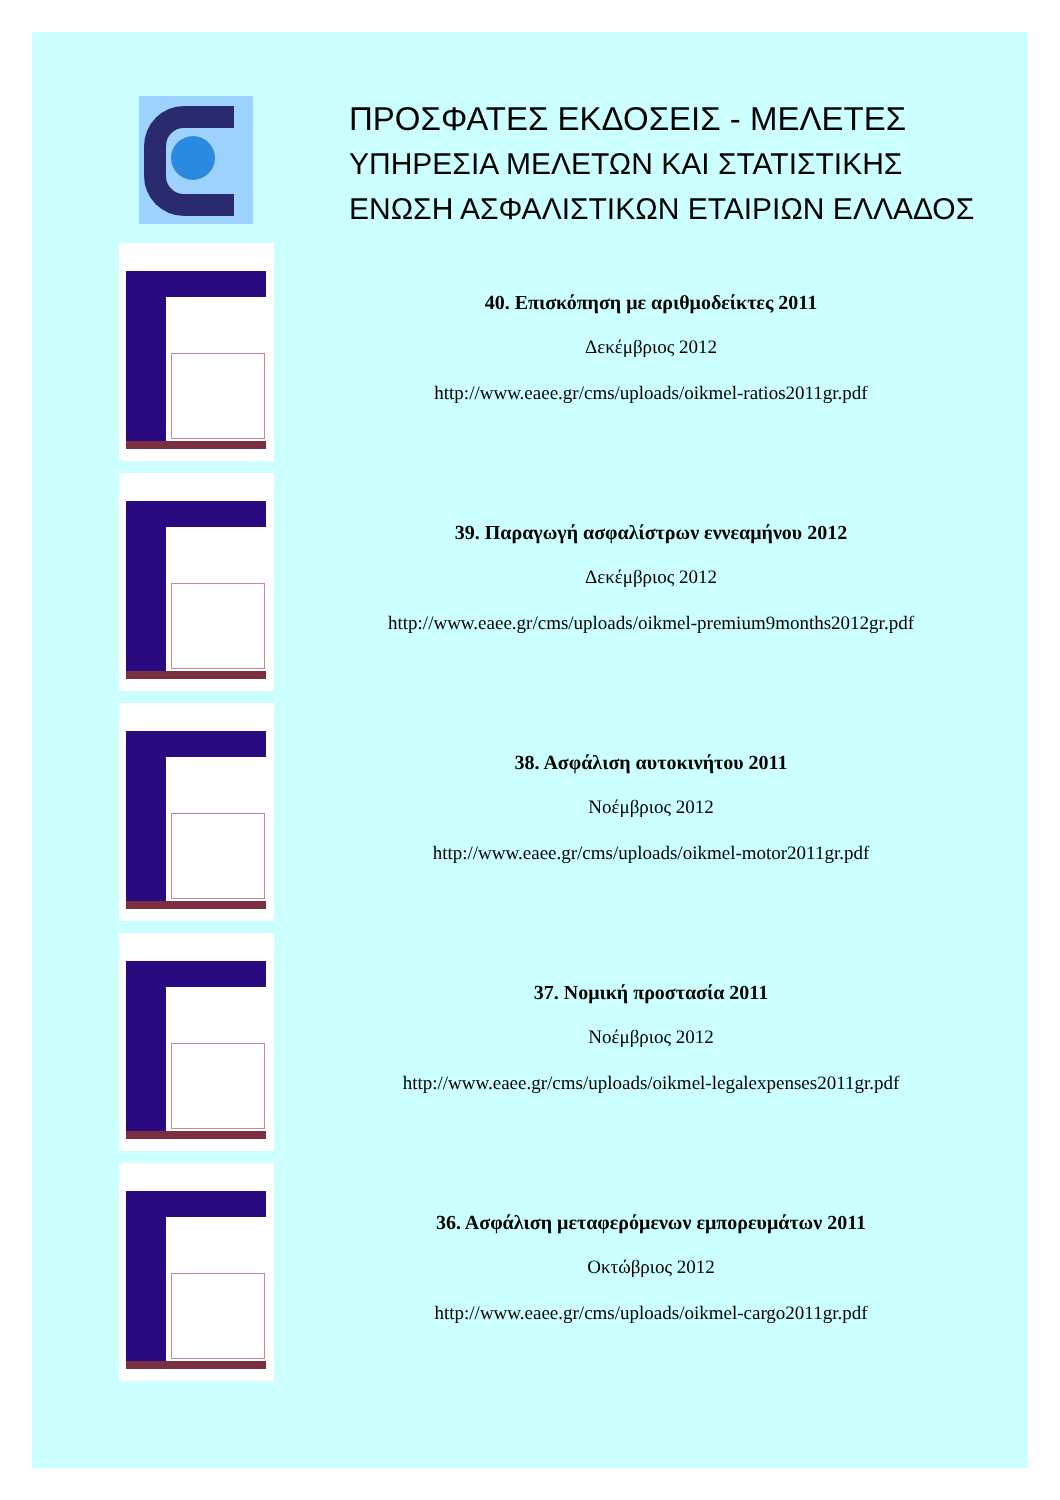ΠΡΟΣΦΑΤΕΣ ΕΚΔΟΣΕΙΣ - ΜΕΛΕΤΕΣ
ΥΠΗΡΕΣΙΑ ΜΕΛΕΤΩΝ ΚΑΙ ΣΤΑΤΙΣΤΙΚΗΣ
ΕΝΩΣΗ ΑΣΦΑΛΙΣΤΙΚΩΝ ΕΤΑΙΡΙΩΝ ΕΛΛΑΔΟΣ
40. Επισκόπηση με αριθμοδείκτες 2011
Δεκέμβριος 2012
http://www.eaee.gr/cms/uploads/oikmel-ratios2011gr.pdf
39. Παραγωγή ασφαλίστρων εννεαμήνου 2012
Δεκέμβριος 2012
http://www.eaee.gr/cms/uploads/oikmel-premium9months2012gr.pdf
38. Ασφάλιση αυτοκινήτου 2011
Νοέμβριος 2012
http://www.eaee.gr/cms/uploads/oikmel-motor2011gr.pdf
37. Νομική προστασία 2011
Νοέμβριος 2012
http://www.eaee.gr/cms/uploads/oikmel-legalexpenses2011gr.pdf
36. Ασφάλιση μεταφερόμενων εμπορευμάτων 2011
Οκτώβριος 2012
http://www.eaee.gr/cms/uploads/oikmel-cargo2011gr.pdf